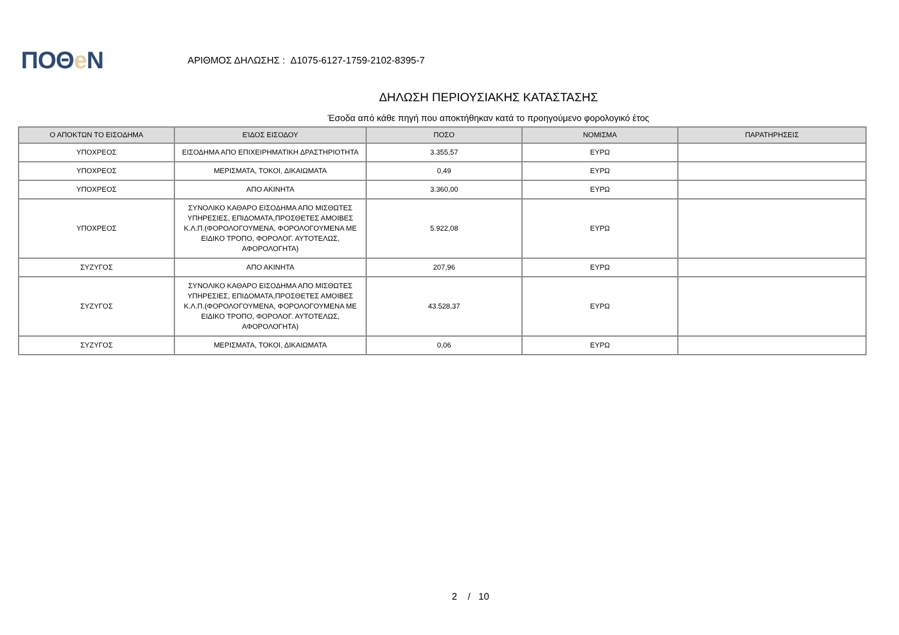ΠΟΘe Ν
ΑΡΙΘΜΟΣ ΔΗΛΩΣΗΣ : Δ1075-6127-1759-2102-8395-7
ΔΗΛΩΣΗ ΠΕΡΙΟΥΣΙΑΚΗΣ ΚΑΤΑΣΤΑΣΗΣ
Έσοδα από κάθε πηγή που αποκτήθηκαν κατά το προηγούμενο φορολογικό έτος
| Ο ΑΠΟΚΤΩΝ ΤΟ ΕΙΣΟΔΗΜΑ | ΕΊΔΟΣ ΕΙΣΟΔΟΥ | ΠΟΣΟ | ΝΟΜΙΣΜΑ | ΠΑΡΑΤΗΡΗΣΕΙΣ |
| --- | --- | --- | --- | --- |
| ΥΠΟΧΡΕΟΣ | ΕΙΣΟΔΗΜΑ ΑΠΟ ΕΠΙΧΕΙΡΗΜΑΤΙΚΗ ΔΡΑΣΤΗΡΙΟΤΗΤΑ | 3.355,57 | ΕΥΡΩ | |
| ΥΠΟΧΡΕΟΣ | ΜΕΡΙΣΜΑΤΑ, ΤΟΚΟΙ, ΔΙΚΑΙΩΜΑΤΑ | 0,49 | ΕΥΡΩ | |
| ΥΠΟΧΡΕΟΣ | ΑΠΟ ΑΚΙΝΗΤΑ | 3.360,00 | ΕΥΡΩ | |
| ΥΠΟΧΡΕΟΣ | ΣΥΝΟΛΙΚΟ ΚΑΘΑΡΟ ΕΙΣΟΔΗΜΑ ΑΠΟ ΜΙΣΘΩΤΕΣ ΥΠΗΡΕΣΙΕΣ, ΕΠΙΔΟΜΑΤΑ,ΠΡΟΣΘΕΤΕΣ ΑΜΟΙΒΕΣ Κ.Λ.Π.(ΦΟΡΟΛΟΓΟΥΜΕΝΑ, ΦΟΡΟΛΟΓΟΥΜΕΝΑ ΜΕ ΕΙΔΙΚΟ ΤΡΟΠΟ, ΦΟΡΟΛΟΓ. ΑΥΤΟΤΕΛΩΣ, ΑΦΟΡΟΛΟΓΗΤΑ) | 5.922,08 | ΕΥΡΩ | |
| ΣΥΖΥΓΟΣ | ΑΠΟ ΑΚΙΝΗΤΑ | 207,96 | ΕΥΡΩ | |
| ΣΥΖΥΓΟΣ | ΣΥΝΟΛΙΚΟ ΚΑΘΑΡΟ ΕΙΣΟΔΗΜΑ ΑΠΟ ΜΙΣΘΩΤΕΣ ΥΠΗΡΕΣΙΕΣ, ΕΠΙΔΟΜΑΤΑ,ΠΡΟΣΘΕΤΕΣ ΑΜΟΙΒΕΣ Κ.Λ.Π.(ΦΟΡΟΛΟΓΟΥΜΕΝΑ, ΦΟΡΟΛΟΓΟΥΜΕΝΑ ΜΕ ΕΙΔΙΚΟ ΤΡΟΠΟ, ΦΟΡΟΛΟΓ. ΑΥΤΟΤΕΛΩΣ, ΑΦΟΡΟΛΟΓΗΤΑ) | 43.528,37 | ΕΥΡΩ | |
| ΣΥΖΥΓΟΣ | ΜΕΡΙΣΜΑΤΑ, ΤΟΚΟΙ, ΔΙΚΑΙΩΜΑΤΑ | 0,06 | ΕΥΡΩ | |
2 / 10